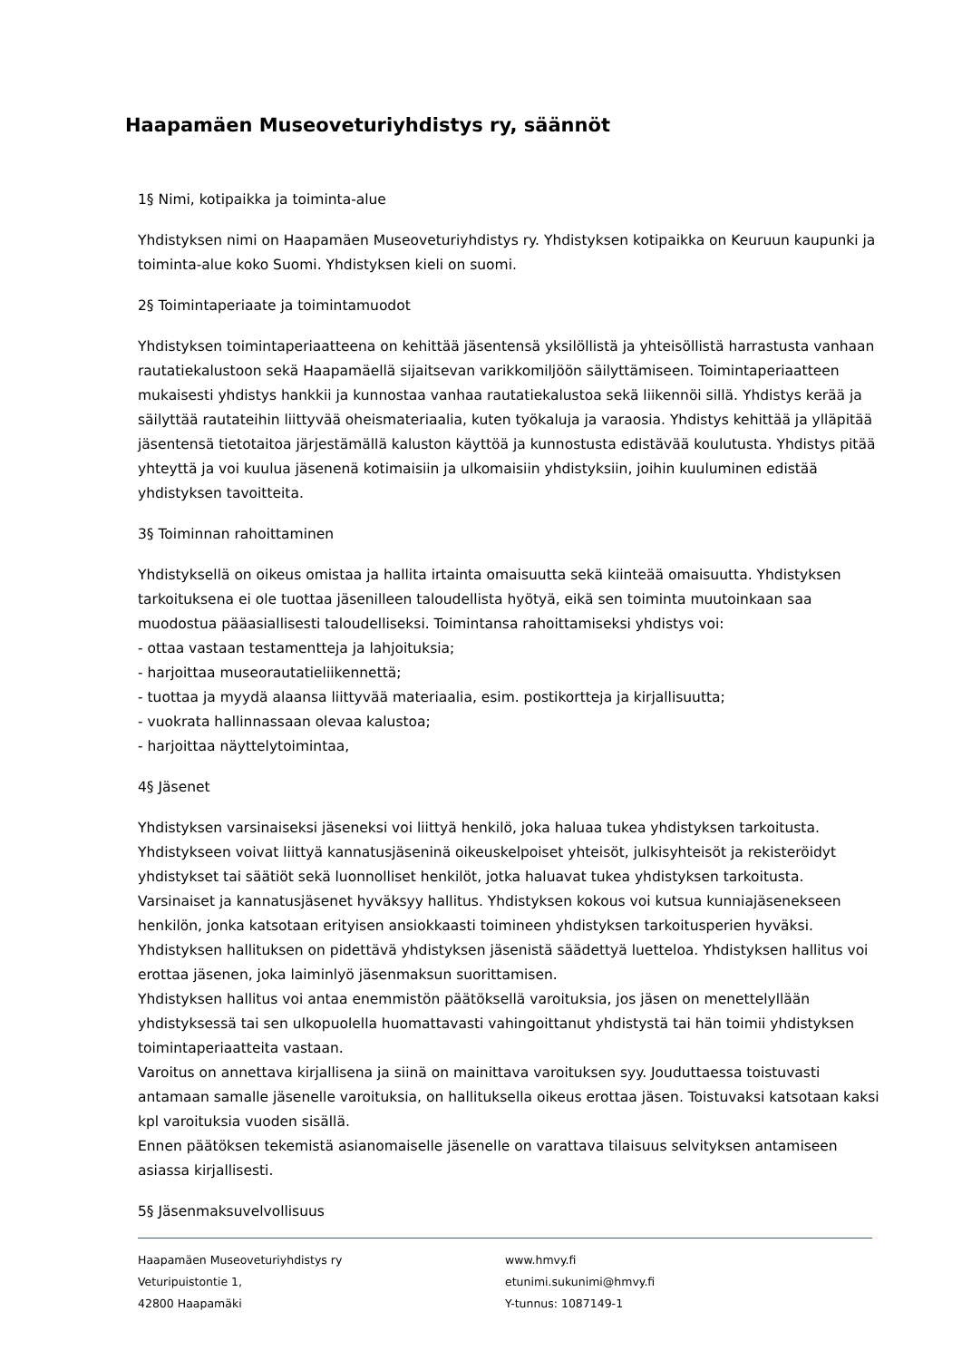Haapamäen Museoveturiyhdistys ry, säännöt
1§ Nimi, kotipaikka ja toiminta-alue
Yhdistyksen nimi on Haapamäen Museoveturiyhdistys ry. Yhdistyksen kotipaikka on Keuruun kaupunki ja toiminta-alue koko Suomi. Yhdistyksen kieli on suomi.
2§ Toimintaperiaate ja toimintamuodot
Yhdistyksen toimintaperiaatteena on kehittää jäsentensä yksilöllistä ja yhteisöllistä harrastusta vanhaan rautatiekalustoon sekä Haapamäellä sijaitsevan varikkomiljöön säilyttämiseen. Toimintaperiaatteen mukaisesti yhdistys hankkii ja kunnostaa vanhaa rautatiekalustoa sekä liikennöi sillä. Yhdistys kerää ja säilyttää rautateihin liittyvää oheismateriaalia, kuten työkaluja ja varaosia. Yhdistys kehittää ja ylläpitää jäsentensä tietotaitoa järjestämällä kaluston käyttöä ja kunnostusta edistävää koulutusta. Yhdistys pitää yhteyttä ja voi kuulua jäsenenä kotimaisiin ja ulkomaisiin yhdistyksiin, joihin kuuluminen edistää yhdistyksen tavoitteita.
3§ Toiminnan rahoittaminen
Yhdistyksellä on oikeus omistaa ja hallita irtainta omaisuutta sekä kiinteää omaisuutta. Yhdistyksen tarkoituksena ei ole tuottaa jäsenilleen taloudellista hyötyä, eikä sen toiminta muutoinkaan saa muodostua pääasiallisesti taloudelliseksi. Toimintansa rahoittamiseksi yhdistys voi:
- ottaa vastaan testamentteja ja lahjoituksia;
- harjoittaa museorautatieliikennettä;
- tuottaa ja myydä alaansa liittyvää materiaalia, esim. postikortteja ja kirjallisuutta;
- vuokrata hallinnassaan olevaa kalustoa;
- harjoittaa näyttelytoimintaa,
4§ Jäsenet
Yhdistyksen varsinaiseksi jäseneksi voi liittyä henkilö, joka haluaa tukea yhdistyksen tarkoitusta. Yhdistykseen voivat liittyä kannatusjäseninä oikeuskelpoiset yhteisöt, julkisyhteisöt ja rekisteröidyt yhdistykset tai säätiöt sekä luonnolliset henkilöt, jotka haluavat tukea yhdistyksen tarkoitusta. Varsinaiset ja kannatusjäsenet hyväksyy hallitus. Yhdistyksen kokous voi kutsua kunniajäsenekseen henkilön, jonka katsotaan erityisen ansiokkaasti toimineen yhdistyksen tarkoitusperien hyväksi. Yhdistyksen hallituksen on pidettävä yhdistyksen jäsenistä säädettyä luetteloa. Yhdistyksen hallitus voi erottaa jäsenen, joka laiminlyö jäsenmaksun suorittamisen.
Yhdistyksen hallitus voi antaa enemmistön päätöksellä varoituksia, jos jäsen on menettelyllään yhdistyksessä tai sen ulkopuolella huomattavasti vahingoittanut yhdistystä tai hän toimii yhdistyksen toimintaperiaatteita vastaan.
Varoitus on annettava kirjallisena ja siinä on mainittava varoituksen syy. Jouduttaessa toistuvasti antamaan samalle jäsenelle varoituksia, on hallituksella oikeus erottaa jäsen. Toistuvaksi katsotaan kaksi kpl varoituksia vuoden sisällä.
Ennen päätöksen tekemistä asianomaiselle jäsenelle on varattava tilaisuus selvityksen antamiseen asiassa kirjallisesti.
5§ Jäsenmaksuvelvollisuus
Haapamäen Museoveturiyhdistys ry
Veturipuistontie 1,
42800 Haapamäki
www.hmvy.fi
etunimi.sukunimi@hmvy.fi
Y-tunnus: 1087149-1